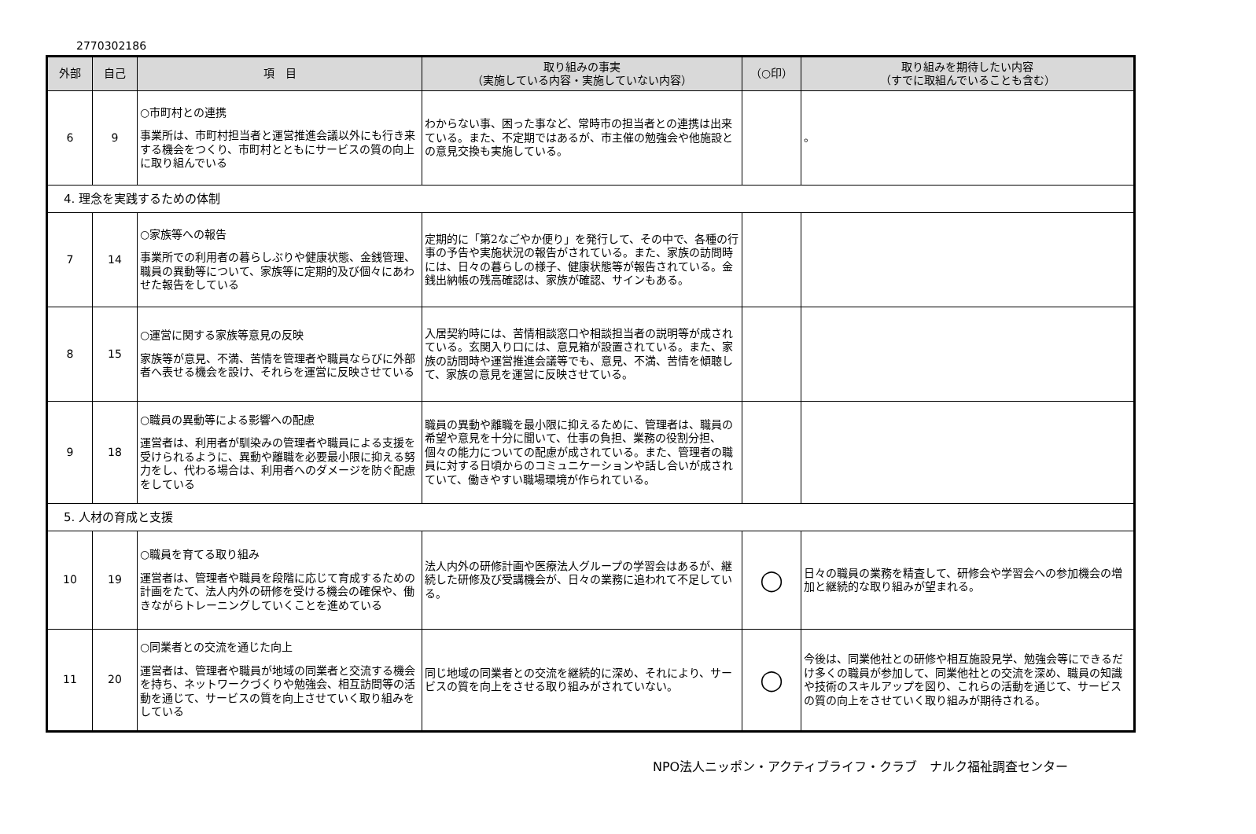2770302186
| 外部 | 自己 | 項 目 | 取り組みの事実 （実施している内容・実施していない内容） | （○印） | 取り組みを期待したい内容 （すでに取組んでいることも含む） |
| --- | --- | --- | --- | --- | --- |
| 6 | 9 | ○市町村との連携 事業所は、市町村担当者と運営推進会議以外にも行き来する機会をつくり、市町村とともにサービスの質の向上に取り組んでいる | わからない事、困った事など、常時市の担当者との連携は出来ている。また、不定期ではあるが、市主催の勉強会や他施設との意見交換も実施している。 | | 。 |
| 4. 理念を実践するための体制 | | | | | |
| 7 | 14 | ○家族等への報告 事業所での利用者の暮らしぶりや健康状態、金銭管理、職員の異動等について、家族等に定期的及び個々にあわせた報告をしている | 定期的に「第2なごやか便り」を発行して、その中で、各種の行事の予告や実施状況の報告がされている。また、家族の訪問時には、日々の暮らしの様子、健康状態等が報告されている。金銭出納帳の残高確認は、家族が確認、サインもある。 | | |
| 8 | 15 | ○運営に関する家族等意見の反映 家族等が意見、不満、苦情を管理者や職員ならびに外部者へ表せる機会を設け、それらを運営に反映させている | 入居契約時には、苦情相談窓口や相談担当者の説明等が成されている。玄関入り口には、意見箱が設置されている。また、家族の訪問時や運営推進会議等でも、意見、不満、苦情を傾聴して、家族の意見を運営に反映させている。 | | |
| 9 | 18 | ○職員の異動等による影響への配慮 運営者は、利用者が馴染みの管理者や職員による支援を受けられるように、異動や離職を必要最小限に抑える努力をし、代わる場合は、利用者へのダメージを防ぐ配慮をしている | 職員の異動や離職を最小限に抑えるために、管理者は、職員の希望や意見を十分に聞いて、仕事の負担、業務の役割分担、個々の能力についての配慮が成されている。また、管理者の職員に対する日頃からのコミュニケーションや話し合いが成されていて、働きやすい職場環境が作られている。 | | |
| 5. 人材の育成と支援 | | | | | |
| 10 | 19 | ○職員を育てる取り組み 運営者は、管理者や職員を段階に応じて育成するための計画をたて、法人内外の研修を受ける機会の確保や、働きながらトレーニングしていくことを進めている | 法人内外の研修計画や医療法人グループの学習会はあるが、継続した研修及び受講機会が、日々の業務に追われて不足している。 | ◯ | 日々の職員の業務を精査して、研修会や学習会への参加機会の増加と継続的な取り組みが望まれる。 |
| 11 | 20 | ○同業者との交流を通じた向上 運営者は、管理者や職員が地域の同業者と交流する機会を持ち、ネットワークづくりや勉強会、相互訪問等の活動を通じて、サービスの質を向上させていく取り組みをしている | 同じ地域の同業者との交流を継続的に深め、それにより、サービスの質を向上をさせる取り組みがされていない。 | ◯ | 今後は、同業他社との研修や相互施設見学、勉強会等にできるだけ多くの職員が参加して、同業他社との交流を深め、職員の知識や技術のスキルアップを図り、これらの活動を通じて、サービスの質の向上をさせていく取り組みが期待される。 |
NPO法人ニッポン・アクティブライフ・クラブ　ナルク福祉調査センター